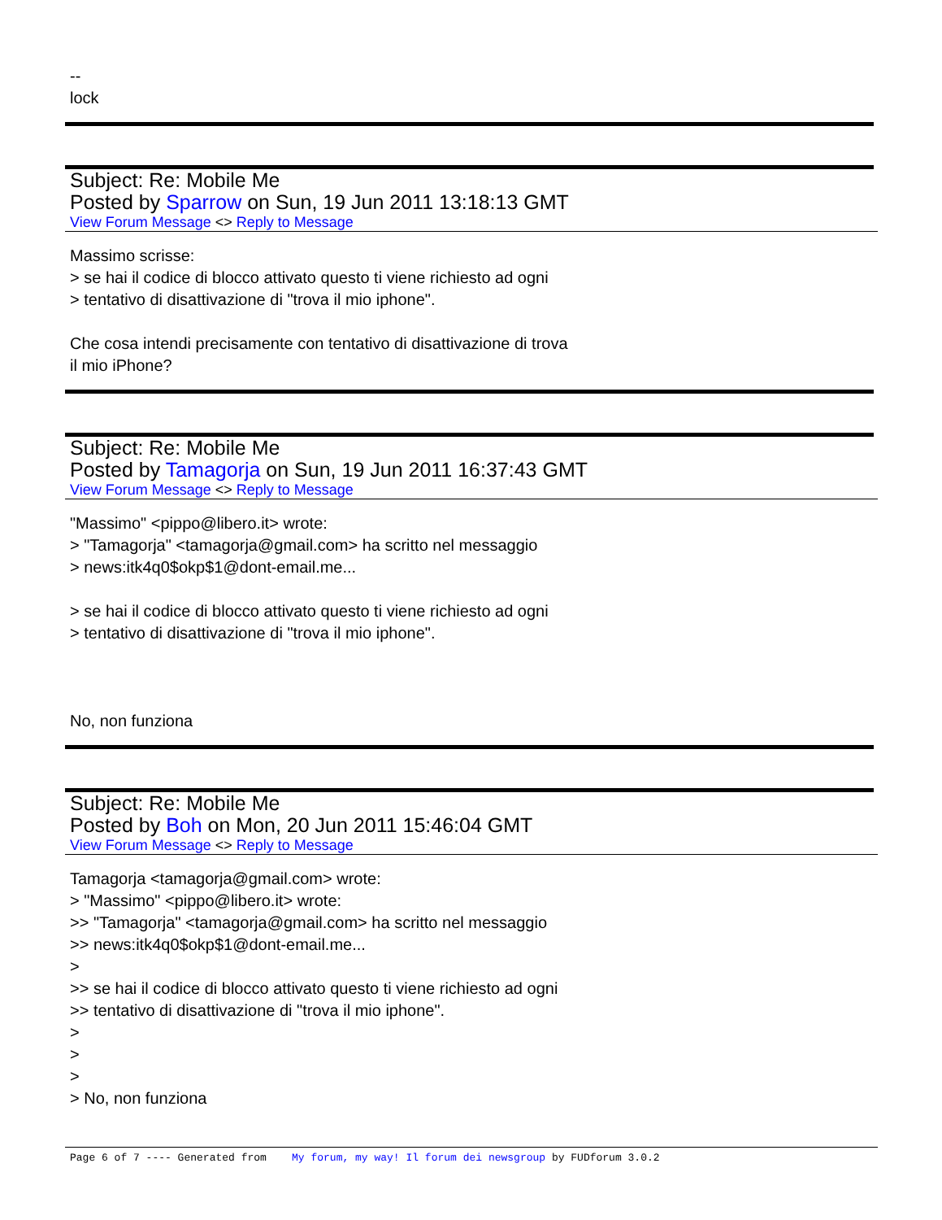--
lock
Subject: Re: Mobile Me
Posted by Sparrow on Sun, 19 Jun 2011 13:18:13 GMT
View Forum Message <> Reply to Message
Massimo scrisse:
> se hai il codice di blocco attivato questo ti viene richiesto ad ogni
> tentativo di disattivazione di "trova il mio iphone".
Che cosa intendi precisamente con tentativo di disattivazione di trova
il mio iPhone?
Subject: Re: Mobile Me
Posted by Tamagorja on Sun, 19 Jun 2011 16:37:43 GMT
View Forum Message <> Reply to Message
"Massimo" <pippo@libero.it> wrote:
> "Tamagorja" <tamagorja@gmail.com> ha scritto nel messaggio
> news:itk4q0$okp$1@dont-email.me...
> se hai il codice di blocco attivato questo ti viene richiesto ad ogni
> tentativo di disattivazione di "trova il mio iphone".
No, non funziona
Subject: Re: Mobile Me
Posted by Boh on Mon, 20 Jun 2011 15:46:04 GMT
View Forum Message <> Reply to Message
Tamagorja <tamagorja@gmail.com> wrote:
> "Massimo" <pippo@libero.it> wrote:
>> "Tamagorja" <tamagorja@gmail.com> ha scritto nel messaggio
>> news:itk4q0$okp$1@dont-email.me...
>
>> se hai il codice di blocco attivato questo ti viene richiesto ad ogni
>> tentativo di disattivazione di "trova il mio iphone".
>
>
>
> No, non funziona
Page 6 of 7 ---- Generated from My forum, my way! Il forum dei newsgroup by FUDforum 3.0.2